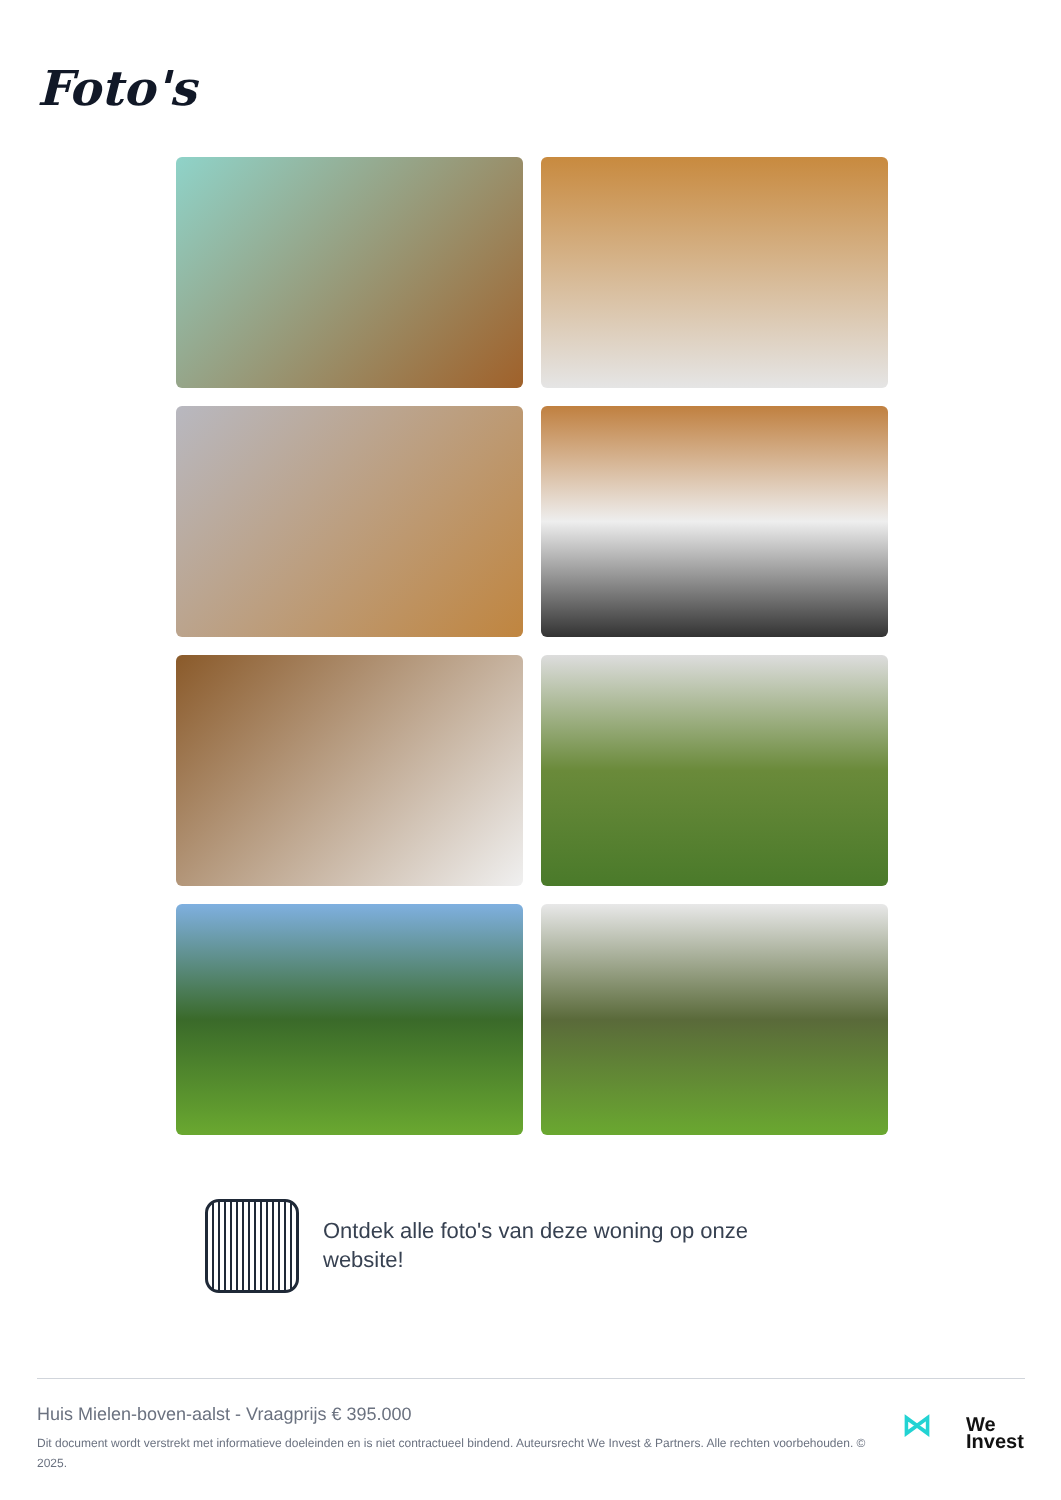Foto's
Ontdek alle foto's van deze woning op onze website!
Huis Mielen-boven-aalst - Vraagprijs € 395.000
Dit document wordt verstrekt met informatieve doeleinden en is niet contractueel bindend. Auteursrecht We Invest & Partners. Alle rechten voorbehouden. © 2025.
⋈ We
Invest